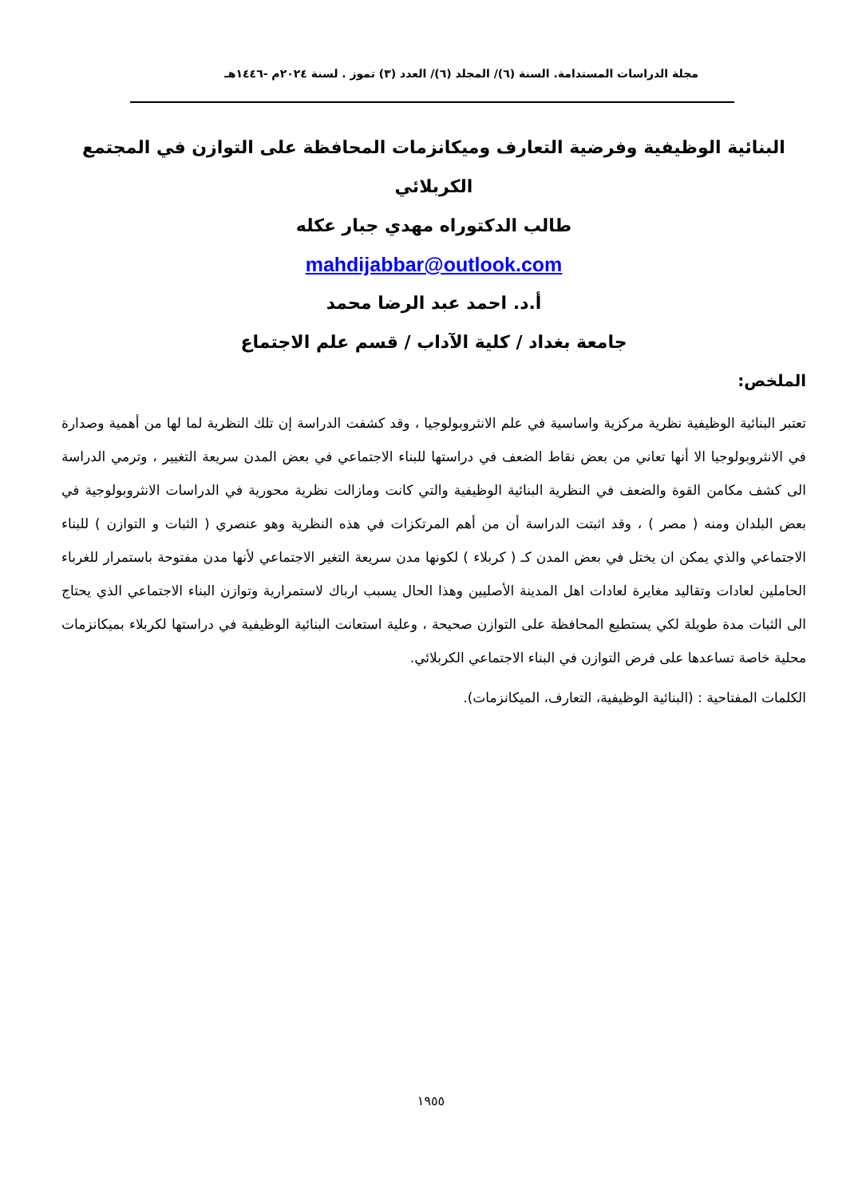مجلة الدراسات المستدامة. السنة (٦)/ المجلد (٦)/ العدد (٣) تموز . لسنة ٢٠٢٤م -١٤٤٦هـ
البنائية الوظيفية وفرضية التعارف وميكانزمات المحافظة على التوازن في المجتمع
الكربلائي
طالب الدكتوراه مهدي جبار عكله
mahdijabbar@outlook.com
أ.د. احمد عبد الرضا محمد
جامعة بغداد / كلية الآداب / قسم علم الاجتماع
الملخص:
تعتبر البنائية الوظيفية نظرية مركزية واساسية في علم الانثروبولوجيا ، وقد كشفت الدراسة إن تلك النظرية لما لها من أهمية وصدارة في الانثروبولوجيا الا أنها تعاني من بعض نقاط الضعف في دراستها للبناء الاجتماعي في بعض المدن سريعة التغيير ، وترمي الدراسة الى كشف مكامن القوة والضعف في النظرية البنائية الوظيفية والتي كانت ومازالت نظرية محورية في الدراسات الانثروبولوجية في بعض البلدان ومنه ( مصر ) ، وقد اثبتت الدراسة أن من أهم المرتكزات في هذه النظرية وهو عنصري ( الثبات و التوازن ) للبناء الاجتماعي والذي يمكن ان يختل في بعض المدن كـ ( كربلاء ) لكونها مدن سريعة التغير الاجتماعي لأنها مدن مفتوحة باستمرار للغرباء الحاملين لعادات وتقاليد مغايرة لعادات اهل المدينة الأصليين وهذا الحال يسبب ارباك لاستمرارية وتوازن البناء الاجتماعي الذي يحتاج الى الثبات مدة طويلة لكي يستطيع المحافظة على التوازن صحيحة ، وعلية استعانت البنائية الوظيفية في دراستها لكربلاء بميكانزمات محلية خاصة تساعدها على فرض التوازن في البناء الاجتماعي الكربلائي.
الكلمات المفتاحية : (البنائية الوظيفية، التعارف، الميكانزمات).
١٩٥٥